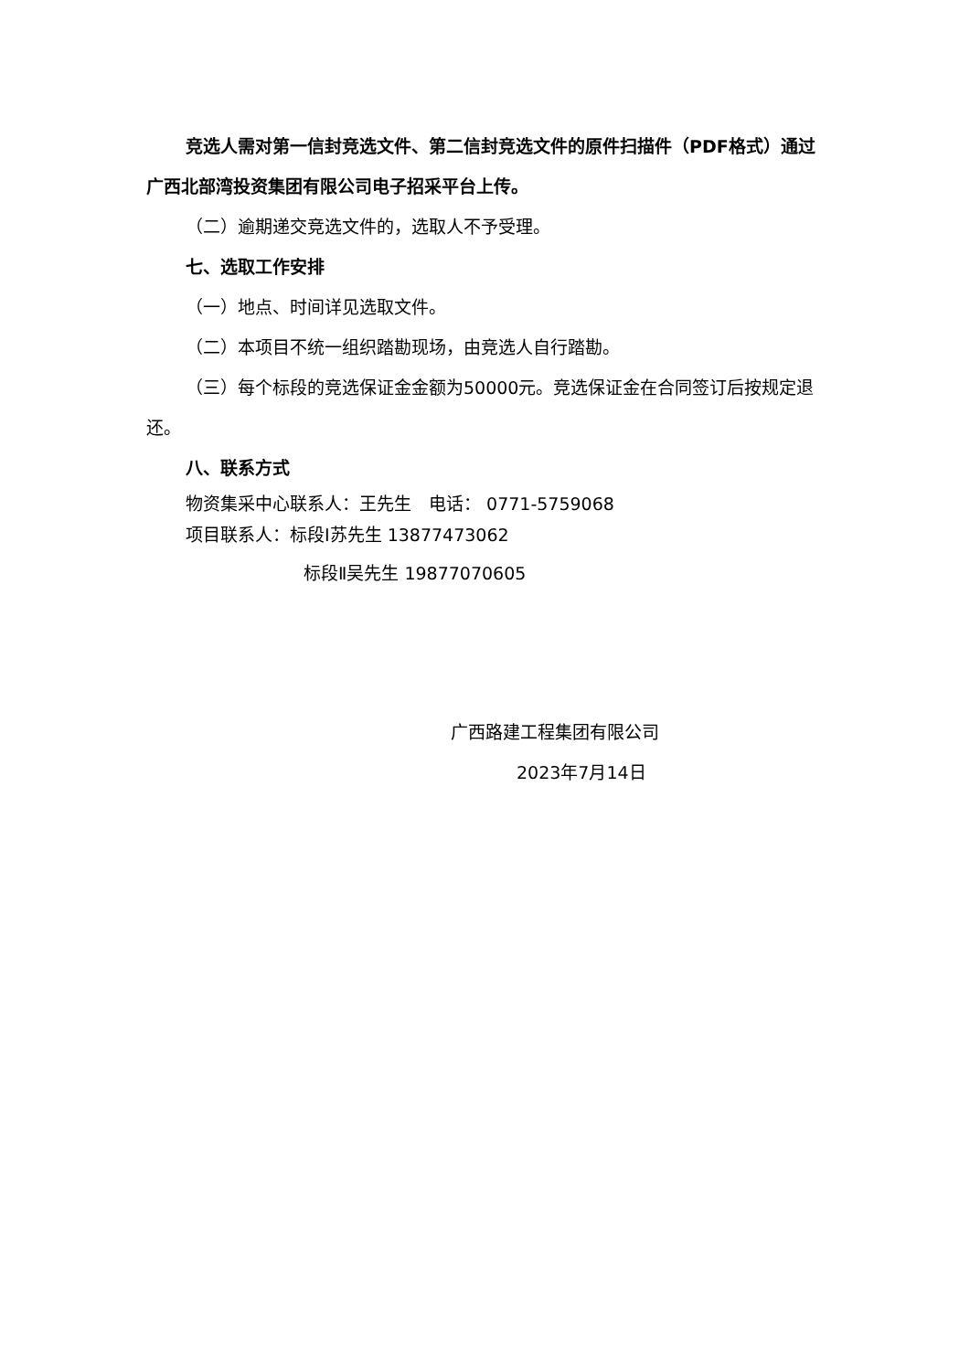竞选人需对第一信封竞选文件、第二信封竞选文件的原件扫描件（PDF格式）通过广西北部湾投资集团有限公司电子招采平台上传。
（二）逾期递交竞选文件的，选取人不予受理。
七、选取工作安排
（一）地点、时间详见选取文件。
（二）本项目不统一组织踏勘现场，由竞选人自行踏勘。
（三）每个标段的竞选保证金金额为50000元。竞选保证金在合同签订后按规定退还。
八、联系方式
物资集采中心联系人：王先生　电话： 0771-5759068
项目联系人：标段Ⅰ苏先生 13877473062
标段Ⅱ吴先生 19877070605
广西路建工程集团有限公司
2023年7月14日